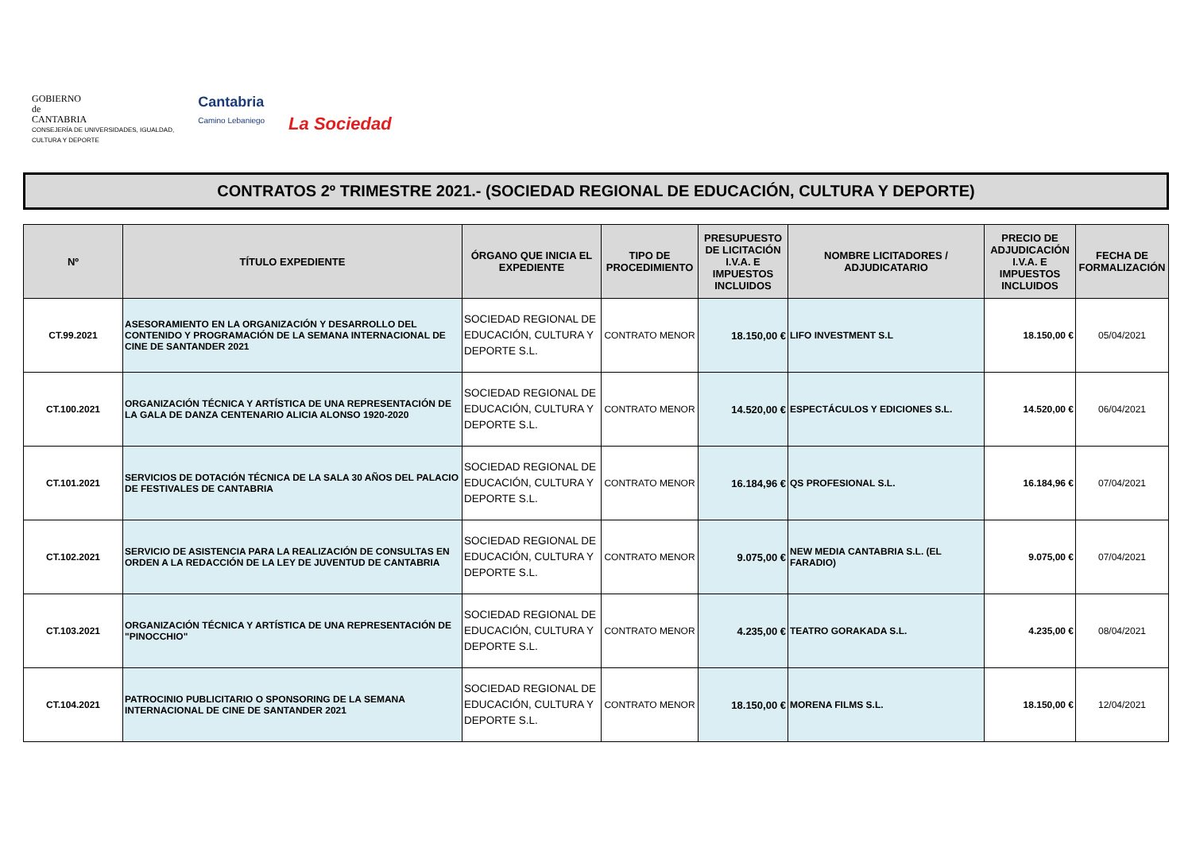GOBIERNO
de
CANTABRIA
CONSEJERÍA DE UNIVERSIDADES, IGUALDAD,
CULTURA Y DEPORTE
Cantabria
Camino Lebaniego
La Sociedad
CONTRATOS 2º TRIMESTRE 2021.- (SOCIEDAD REGIONAL DE EDUCACIÓN, CULTURA Y DEPORTE)
| Nº | TÍTULO EXPEDIENTE | ÓRGANO QUE INICIA EL EXPEDIENTE | TIPO DE PROCEDIMIENTO | PRESUPUESTO DE LICITACIÓN I.V.A. E IMPUESTOS INCLUIDOS | NOMBRE LICITADORES / ADJUDICATARIO | PRECIO DE ADJUDICACIÓN I.V.A. E IMPUESTOS INCLUIDOS | FECHA DE FORMALIZACIÓN |
| --- | --- | --- | --- | --- | --- | --- | --- |
| CT.99.2021 | ASESORAMIENTO EN LA ORGANIZACIÓN Y DESARROLLO DEL CONTENIDO Y PROGRAMACIÓN DE LA SEMANA INTERNACIONAL DE CINE DE SANTANDER 2021 | SOCIEDAD REGIONAL DE EDUCACIÓN, CULTURA Y DEPORTE S.L. | CONTRATO MENOR | 18.150,00 € | LIFO INVESTMENT S.L | 18.150,00 € | 05/04/2021 |
| CT.100.2021 | ORGANIZACIÓN TÉCNICA Y ARTÍSTICA DE UNA REPRESENTACIÓN DE LA GALA DE DANZA CENTENARIO ALICIA ALONSO 1920-2020 | SOCIEDAD REGIONAL DE EDUCACIÓN, CULTURA Y DEPORTE S.L. | CONTRATO MENOR | 14.520,00 € | ESPECTÁCULOS Y EDICIONES S.L. | 14.520,00 € | 06/04/2021 |
| CT.101.2021 | SERVICIOS DE DOTACIÓN TÉCNICA DE LA SALA 30 AÑOS DEL PALACIO DE FESTIVALES DE CANTABRIA | SOCIEDAD REGIONAL DE EDUCACIÓN, CULTURA Y DEPORTE S.L. | CONTRATO MENOR | 16.184,96 € | QS PROFESIONAL S.L. | 16.184,96 € | 07/04/2021 |
| CT.102.2021 | SERVICIO DE ASISTENCIA PARA LA REALIZACIÓN DE CONSULTAS EN ORDEN A LA REDACCIÓN DE LA LEY DE JUVENTUD DE CANTABRIA | SOCIEDAD REGIONAL DE EDUCACIÓN, CULTURA Y DEPORTE S.L. | CONTRATO MENOR | 9.075,00 € | NEW MEDIA CANTABRIA S.L. (EL FARADIO) | 9.075,00 € | 07/04/2021 |
| CT.103.2021 | ORGANIZACIÓN TÉCNICA Y ARTÍSTICA DE UNA REPRESENTACIÓN DE "PINOCCHIO" | SOCIEDAD REGIONAL DE EDUCACIÓN, CULTURA Y DEPORTE S.L. | CONTRATO MENOR | 4.235,00 € | TEATRO GORAKADA S.L. | 4.235,00 € | 08/04/2021 |
| CT.104.2021 | PATROCINIO PUBLICITARIO O SPONSORING DE LA SEMANA INTERNACIONAL DE CINE DE SANTANDER 2021 | SOCIEDAD REGIONAL DE EDUCACIÓN, CULTURA Y DEPORTE S.L. | CONTRATO MENOR | 18.150,00 € | MORENA FILMS S.L. | 18.150,00 € | 12/04/2021 |